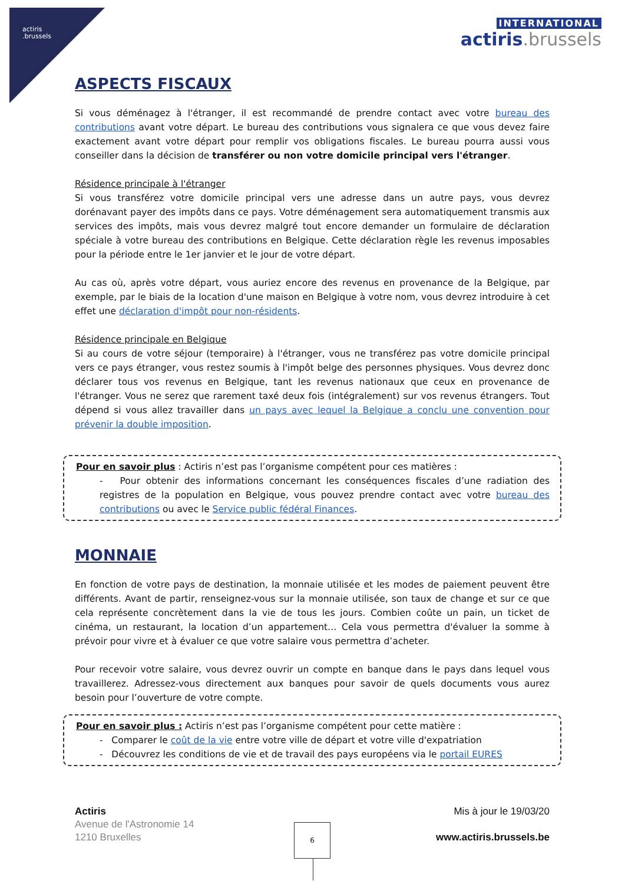actiris
.brussels
INTERNATIONAL
actiris.brussels
ASPECTS FISCAUX
Si vous déménagez à l'étranger, il est recommandé de prendre contact avec votre bureau des contributions avant votre départ. Le bureau des contributions vous signalera ce que vous devez faire exactement avant votre départ pour remplir vos obligations fiscales. Le bureau pourra aussi vous conseiller dans la décision de transférer ou non votre domicile principal vers l'étranger.
Résidence principale à l'étranger
Si vous transférez votre domicile principal vers une adresse dans un autre pays, vous devrez dorénavant payer des impôts dans ce pays. Votre déménagement sera automatiquement transmis aux services des impôts, mais vous devrez malgré tout encore demander un formulaire de déclaration spéciale à votre bureau des contributions en Belgique. Cette déclaration règle les revenus imposables pour la période entre le 1er janvier et le jour de votre départ.
Au cas où, après votre départ, vous auriez encore des revenus en provenance de la Belgique, par exemple, par le biais de la location d'une maison en Belgique à votre nom, vous devrez introduire à cet effet une déclaration d'impôt pour non-résidents.
Résidence principale en Belgique
Si au cours de votre séjour (temporaire) à l'étranger, vous ne transférez pas votre domicile principal vers ce pays étranger, vous restez soumis à l'impôt belge des personnes physiques. Vous devrez donc déclarer tous vos revenus en Belgique, tant les revenus nationaux que ceux en provenance de l'étranger. Vous ne serez que rarement taxé deux fois (intégralement) sur vos revenus étrangers. Tout dépend si vous allez travailler dans un pays avec lequel la Belgique a conclu une convention pour prévenir la double imposition.
Pour en savoir plus : Actiris n’est pas l’organisme compétent pour ces matières :
- Pour obtenir des informations concernant les conséquences fiscales d’une radiation des registres de la population en Belgique, vous pouvez prendre contact avec votre bureau des contributions ou avec le Service public fédéral Finances.
MONNAIE
En fonction de votre pays de destination, la monnaie utilisée et les modes de paiement peuvent être différents. Avant de partir, renseignez-vous sur la monnaie utilisée, son taux de change et sur ce que cela représente concrètement dans la vie de tous les jours. Combien coûte un pain, un ticket de cinéma, un restaurant, la location d’un appartement… Cela vous permettra d'évaluer la somme à prévoir pour vivre et à évaluer ce que votre salaire vous permettra d’acheter.
Pour recevoir votre salaire, vous devrez ouvrir un compte en banque dans le pays dans lequel vous travaillerez. Adressez-vous directement aux banques pour savoir de quels documents vous aurez besoin pour l’ouverture de votre compte.
Pour en savoir plus : Actiris n’est pas l’organisme compétent pour cette matière :
- Comparer le coût de la vie entre votre ville de départ et votre ville d'expatriation
- Découvrez les conditions de vie et de travail des pays européens via le portail EURES
Actiris
Avenue de l'Astronomie 14
1210 Bruxelles
Mis à jour le 19/03/20
www.actiris.brussels.be
6